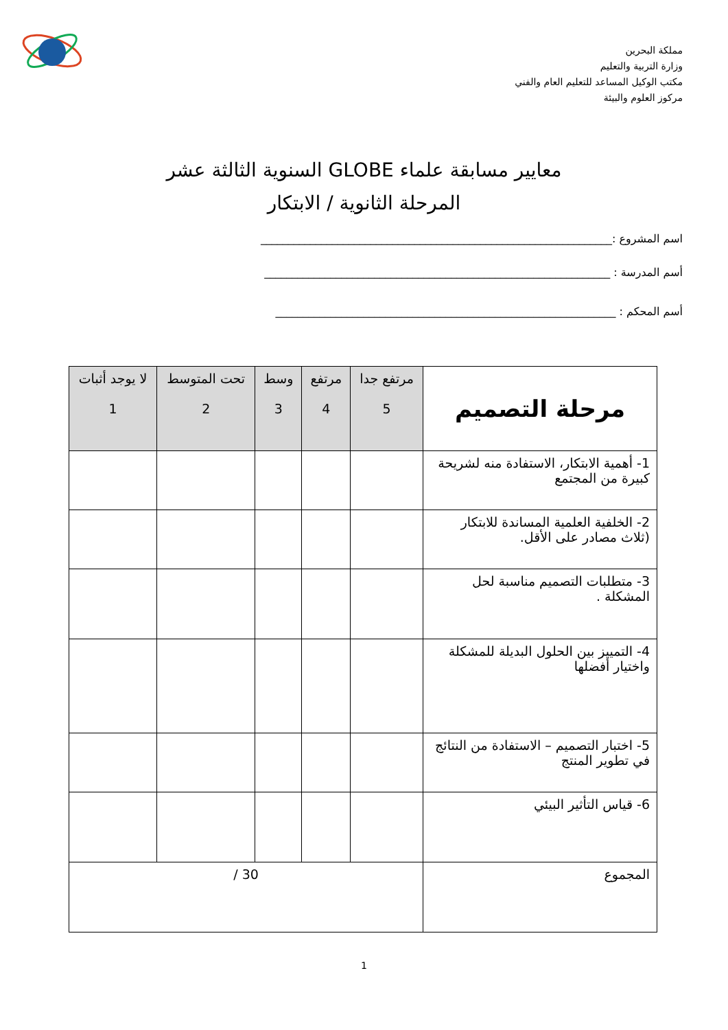مملكة البحرين
وزارة التربية والتعليم
مكتب الوكيل المساعد للتعليم العام والفني
مركوز العلوم والبيئة
معايير مسابقة علماء GLOBE السنوية الثالثة عشر
المرحلة الثانوية / الابتكار
اسم المشروع :________________________________________________________________
أسم المدرسة : _______________________________________________________________
أسم المحكم : ______________________________________________________________
| مرحلة التصميم | مرتفع جدا 5 | مرتفع 4 | وسط 3 | تحت المتوسط 2 | لا يوجد أثبات 1 |
| --- | --- | --- | --- | --- | --- |
| 1- أهمية الابتكار، الاستفادة منه لشريحة كبيرة من المجتمع | | | | | |
| 2- الخلفية العلمية المساندة للابتكار (ثلاث مصادر على الأقل. | | | | | |
| 3- متطلبات التصميم مناسبة لحل المشكلة . | | | | | |
| 4- التمييز بين الحلول البديلة للمشكلة واختيار أفضلها | | | | | |
| 5- اختبار التصميم – الاستفادة من النتائج في تطوير المنتج | | | | | |
| 6- قياس التأثير البيئي | | | | | |
| المجموع | 30 / | | | | |
1